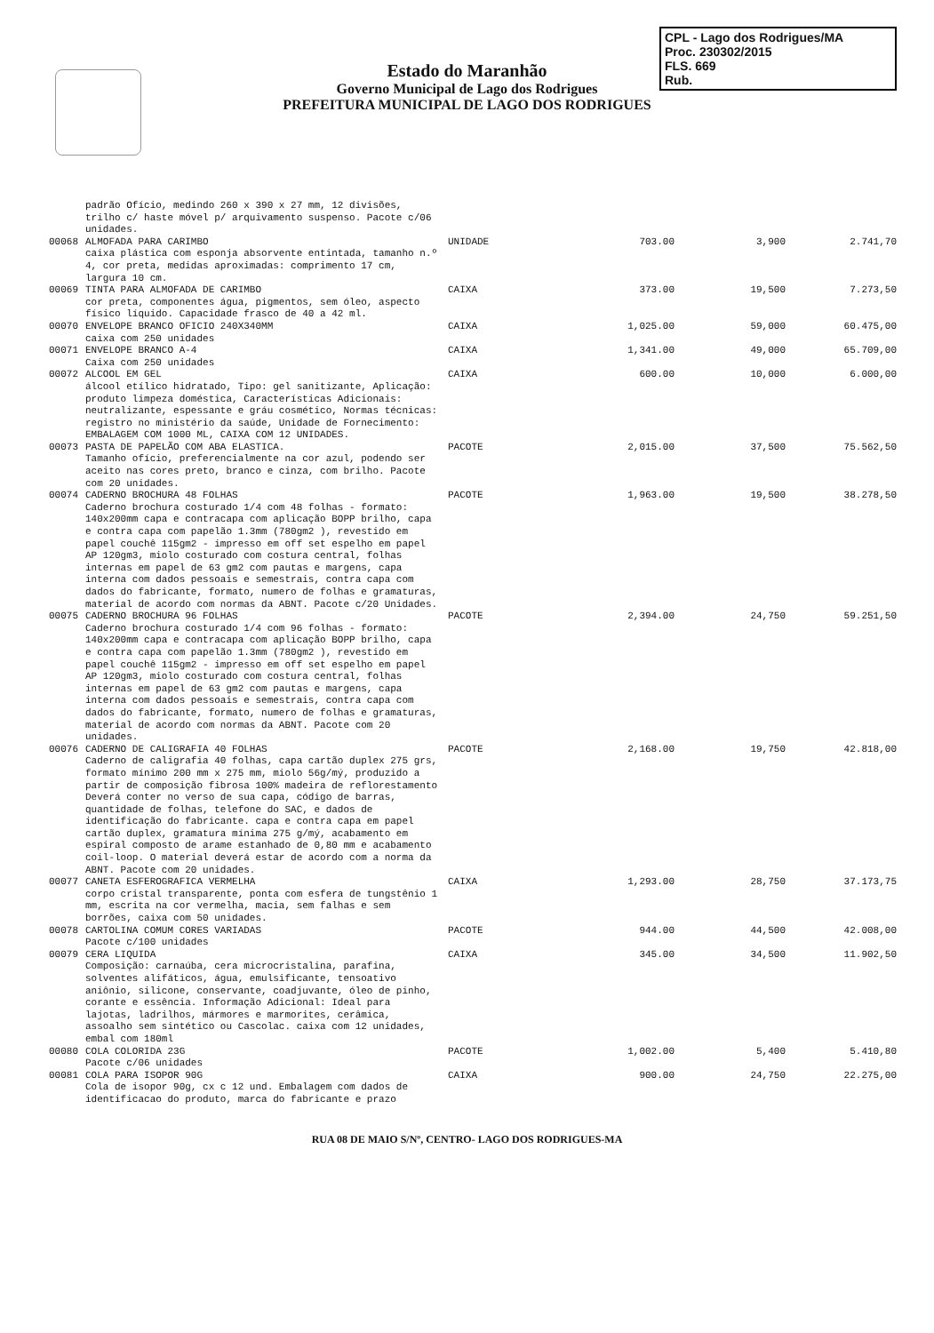CPL - Lago dos Rodrigues/MA
Proc. 230302/2015
FLS. 669
Rub.
Estado do Maranhão
Governo Municipal de Lago dos Rodrigues
PREFEITURA MUNICIPAL DE LAGO DOS RODRIGUES
| | padrão Ofício, medindo 260 x 390 x 27 mm, 12 divisões, trilho c/ haste móvel p/ arquivamento suspenso. Pacote c/06 unidades. | | | | |
| 00068 | ALMOFADA PARA CARIMBO caixa plástica com esponja absorvente entintada, tamanho n.º 4, cor preta, medidas aproximadas: comprimento 17 cm, largura 10 cm. | UNIDADE | 703.00 | 3,900 | 2.741,70 |
| 00069 | TINTA PARA ALMOFADA DE CARIMBO cor preta, componentes água, pigmentos, sem óleo, aspecto físico líquido. Capacidade frasco de 40 a 42 ml. | CAIXA | 373.00 | 19,500 | 7.273,50 |
| 00070 | ENVELOPE BRANCO OFICIO 240X340MM caixa com 250 unidades | CAIXA | 1,025.00 | 59,000 | 60.475,00 |
| 00071 | ENVELOPE BRANCO A-4 Caixa com 250 unidades | CAIXA | 1,341.00 | 49,000 | 65.709,00 |
| 00072 | ALCOOL EM GEL álcool etílico hidratado, Tipo: gel sanitizante, Aplicação: produto limpeza doméstica, Características Adicionais: neutralizante, espessante e gráu cosmético, Normas técnicas: registro no ministério da saúde, Unidade de Fornecimento: EMBALAGEM COM 1000 ML, CAIXA COM 12 UNIDADES. | CAIXA | 600.00 | 10,000 | 6.000,00 |
| 00073 | PASTA DE PAPELÃO COM ABA ELASTICA. Tamanho ofício, preferencialmente na cor azul, podendo ser aceito nas cores preto, branco e cinza, com brilho. Pacote com 20 unidades. | PACOTE | 2,015.00 | 37,500 | 75.562,50 |
| 00074 | CADERNO BROCHURA 48 FOLHAS Caderno brochura costurado 1/4 com 48 folhas - formato: 140x200mm capa e contracapa com aplicação BOPP brilho, capa e contra capa com papelão 1.3mm (780gm2 ), revestido em papel couchê 115gm2 - impresso em off set espelho em papel AP 120gm3, miolo costurado com costura central, folhas internas em papel de 63 gm2 com pautas e margens, capa interna com dados pessoais e semestrais, contra capa com dados do fabricante, formato, numero de folhas e gramaturas, material de acordo com normas da ABNT. Pacote c/20 Unidades. | PACOTE | 1,963.00 | 19,500 | 38.278,50 |
| 00075 | CADERNO BROCHURA 96 FOLHAS Caderno brochura costurado 1/4 com 96 folhas - formato: 140x200mm capa e contracapa com aplicação BOPP brilho, capa e contra capa com papelão 1.3mm (780gm2 ), revestido em papel couchê 115gm2 - impresso em off set espelho em papel AP 120gm3, miolo costurado com costura central, folhas internas em papel de 63 gm2 com pautas e margens, capa interna com dados pessoais e semestrais, contra capa com dados do fabricante, formato, numero de folhas e gramaturas, material de acordo com normas da ABNT. Pacote com 20 unidades. | PACOTE | 2,394.00 | 24,750 | 59.251,50 |
| 00076 | CADERNO DE CALIGRAFIA 40 FOLHAS Caderno de caligrafia 40 folhas, capa cartão duplex 275 grs, formato mínimo 200 mm x 275 mm, miolo 56g/mý, produzido a partir de composição fibrosa 100% madeira de reflorestamento Deverá conter no verso de sua capa, código de barras, quantidade de folhas, telefone do SAC, e dados de identificação do fabricante. capa e contra capa em papel cartão duplex, gramatura mínima 275 g/mý, acabamento em espiral composto de arame estanhado de 0,80 mm e acabamento coil-loop. O material deverá estar de acordo com a norma da ABNT. Pacote com 20 unidades. | PACOTE | 2,168.00 | 19,750 | 42.818,00 |
| 00077 | CANETA ESFEROGRAFICA VERMELHA corpo cristal transparente, ponta com esfera de tungstênio 1 mm, escrita na cor vermelha, macia, sem falhas e sem borrões, caixa com 50 unidades. | CAIXA | 1,293.00 | 28,750 | 37.173,75 |
| 00078 | CARTOLINA COMUM CORES VARIADAS Pacote c/100 unidades | PACOTE | 944.00 | 44,500 | 42.008,00 |
| 00079 | CERA LIQUIDA Composição: carnaúba, cera microcristalina, parafina, solventes alifáticos, água, emulsificante, tensoativo aniônio, silicone, conservante, coadjuvante, óleo de pinho, corante e essência. Informação Adicional: Ideal para lajotas, ladrilhos, mármores e marmorites, cerâmica, assoalho sem sintético ou Cascolac. caixa com 12 unidades, embal com 180ml | CAIXA | 345.00 | 34,500 | 11.902,50 |
| 00080 | COLA COLORIDA 23G Pacote c/06 unidades | PACOTE | 1,002.00 | 5,400 | 5.410,80 |
| 00081 | COLA PARA ISOPOR 90G Cola de isopor 90g, cx c 12 und. Embalagem com dados de identificacao do produto, marca do fabricante e prazo | CAIXA | 900.00 | 24,750 | 22.275,00 |
RUA 08 DE MAIO S/Nº, CENTRO- LAGO DOS RODRIGUES-MA